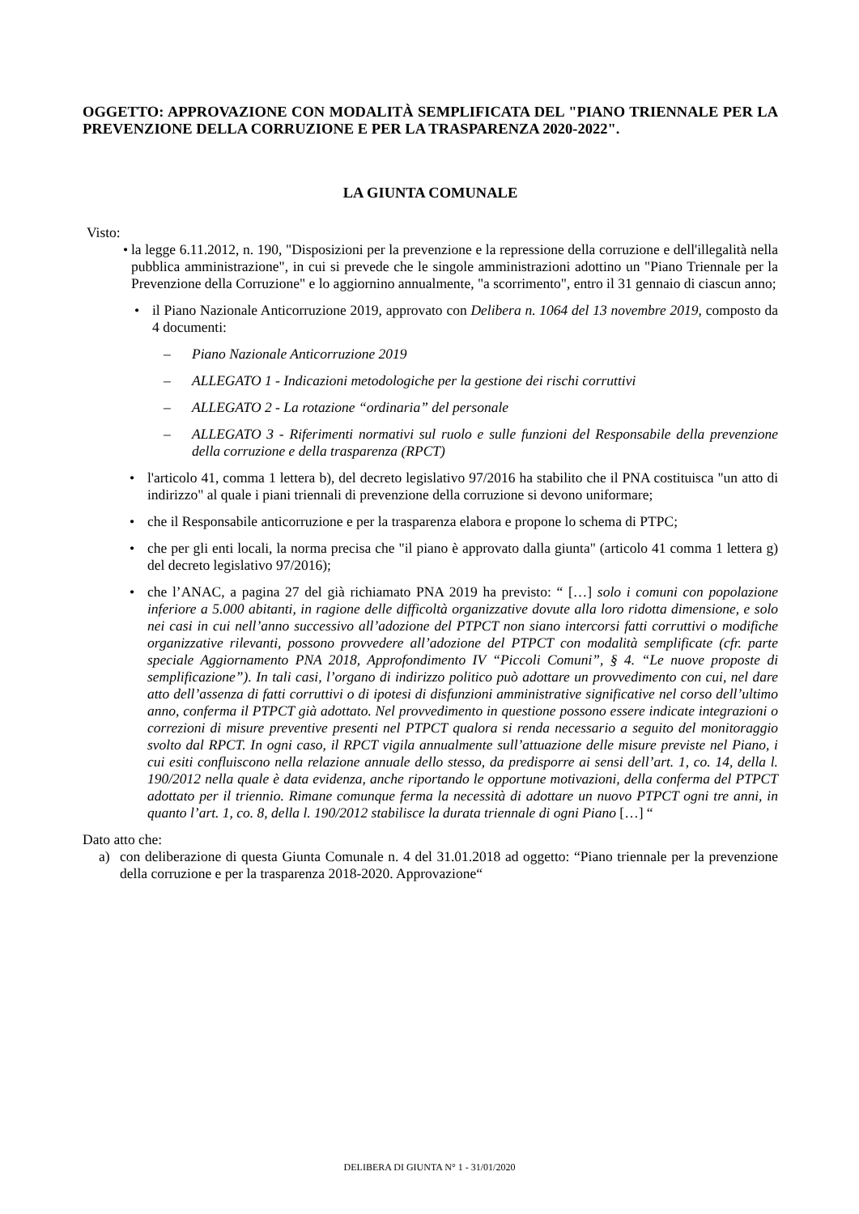OGGETTO: APPROVAZIONE CON MODALITÀ SEMPLIFICATA DEL "PIANO TRIENNALE PER LA PREVENZIONE DELLA CORRUZIONE E PER LA TRASPARENZA 2020-2022".
LA GIUNTA COMUNALE
Visto:
•
la legge 6.11.2012, n. 190, "Disposizioni per la prevenzione e la repressione della corruzione e dell'illegalità nella pubblica amministrazione", in cui si prevede che le singole amministrazioni adottino un "Piano Triennale per la Prevenzione della Corruzione" e lo aggiornino annualmente, "a scorrimento", entro il 31 gennaio di ciascun anno;
• il Piano Nazionale Anticorruzione 2019, approvato con Delibera n. 1064 del 13 novembre 2019, composto da 4 documenti:
– Piano Nazionale Anticorruzione 2019
– ALLEGATO 1 - Indicazioni metodologiche per la gestione dei rischi corruttivi
– ALLEGATO 2 - La rotazione “ordinaria” del personale
– ALLEGATO 3 - Riferimenti normativi sul ruolo e sulle funzioni del Responsabile della prevenzione della corruzione e della trasparenza (RPCT)
• l'articolo 41, comma 1 lettera b), del decreto legislativo 97/2016 ha stabilito che il PNA costituisca "un atto di indirizzo" al quale i piani triennali di prevenzione della corruzione si devono uniformare;
• che il Responsabile anticorruzione e per la trasparenza elabora e propone lo schema di PTPC;
• che per gli enti locali, la norma precisa che "il piano è approvato dalla giunta" (articolo 41 comma 1 lettera g) del decreto legislativo 97/2016);
• che l’ANAC, a pagina 27 del già richiamato PNA 2019 ha previsto: “ […] solo i comuni con popolazione inferiore a 5.000 abitanti, in ragione delle difficoltà organizzative dovute alla loro ridotta dimensione, e solo nei casi in cui nell’anno successivo all’adozione del PTPCT non siano intercorsi fatti corruttivi o modifiche organizzative rilevanti, possono provvedere all’adozione del PTPCT con modalità semplificate (cfr. parte speciale Aggiornamento PNA 2018, Approfondimento IV “Piccoli Comuni”, § 4. “Le nuove proposte di semplificazione”). In tali casi, l’organo di indirizzo politico può adottare un provvedimento con cui, nel dare atto dell’assenza di fatti corruttivi o di ipotesi di disfunzioni amministrative significative nel corso dell’ultimo anno, conferma il PTPCT già adottato. Nel provvedimento in questione possono essere indicate integrazioni o correzioni di misure preventive presenti nel PTPCT qualora si renda necessario a seguito del monitoraggio svolto dal RPCT. In ogni caso, il RPCT vigila annualmente sull’attuazione delle misure previste nel Piano, i cui esiti confluiscono nella relazione annuale dello stesso, da predisporre ai sensi dell’art. 1, co. 14, della l. 190/2012 nella quale è data evidenza, anche riportando le opportune motivazioni, della conferma del PTPCT adottato per il triennio. Rimane comunque ferma la necessità di adottare un nuovo PTPCT ogni tre anni, in quanto l’art. 1, co. 8, della l. 190/2012 stabilisce la durata triennale di ogni Piano […] “
Dato atto che:
a) con deliberazione di questa Giunta Comunale n. 4 del 31.01.2018 ad oggetto: “Piano triennale per la prevenzione della corruzione e per la trasparenza 2018-2020. Approvazione“
DELIBERA DI GIUNTA N° 1 - 31/01/2020